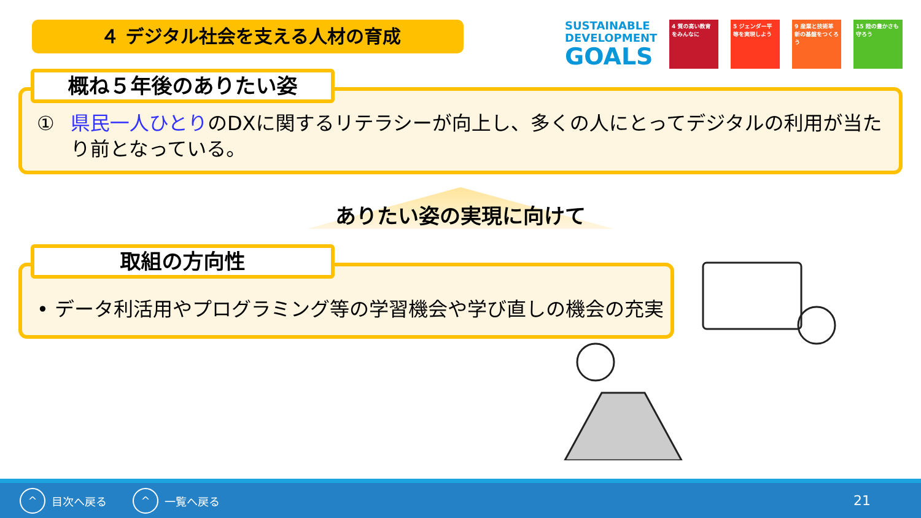４ デジタル社会を支える人材の育成
SUSTAINABLE DEVELOPMENT
GOALS
4 質の高い教育をみんなに
5 ジェンダー平等を実現しよう
9 産業と技術革新の基盤をつくろう
15 陸の豊かさも守ろう
概ね５年後のありたい姿
① 県民一人ひとりのDXに関するリテラシーが向上し、多くの人にとってデジタルの利用が当たり前となっている。
ありたい姿の実現に向けて
取組の方向性
• データ利活用やプログラミング等の学習機会や学び直しの機会の充実
^ 目次へ戻る ^ 一覧へ戻る 21